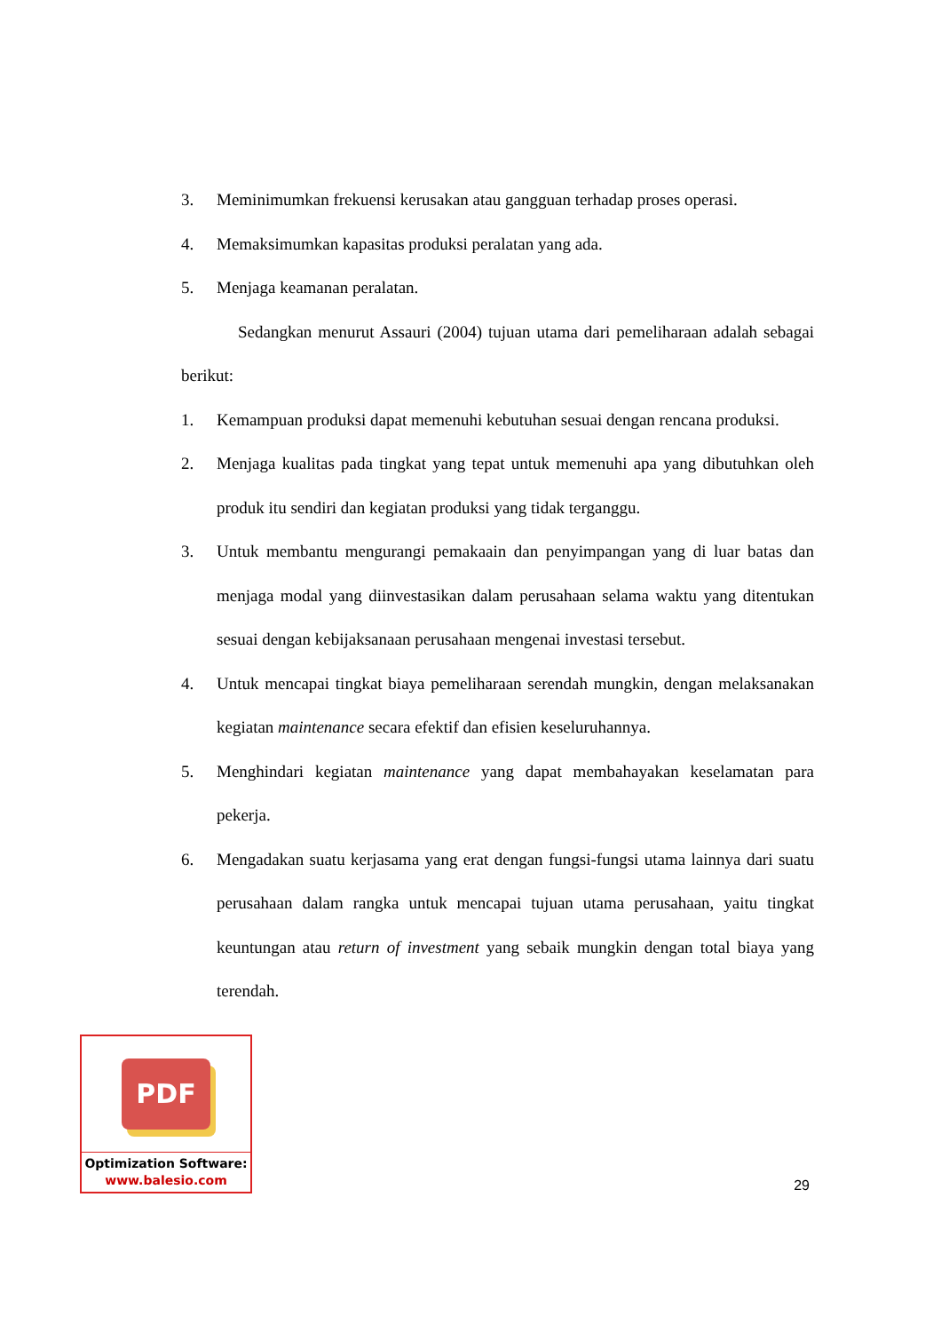3. Meminimumkan frekuensi kerusakan atau gangguan terhadap proses operasi.
4. Memaksimumkan kapasitas produksi peralatan yang ada.
5. Menjaga keamanan peralatan.
Sedangkan menurut Assauri (2004) tujuan utama dari pemeliharaan adalah sebagai berikut:
1. Kemampuan produksi dapat memenuhi kebutuhan sesuai dengan rencana produksi.
2. Menjaga kualitas pada tingkat yang tepat untuk memenuhi apa yang dibutuhkan oleh produk itu sendiri dan kegiatan produksi yang tidak terganggu.
3. Untuk membantu mengurangi pemakaain dan penyimpangan yang di luar batas dan menjaga modal yang diinvestasikan dalam perusahaan selama waktu yang ditentukan sesuai dengan kebijaksanaan perusahaan mengenai investasi tersebut.
4. Untuk mencapai tingkat biaya pemeliharaan serendah mungkin, dengan melaksanakan kegiatan maintenance secara efektif dan efisien keseluruhannya.
5. Menghindari kegiatan maintenance yang dapat membahayakan keselamatan para pekerja.
6. Mengadakan suatu kerjasama yang erat dengan fungsi-fungsi utama lainnya dari suatu perusahaan dalam rangka untuk mencapai tujuan utama perusahaan, yaitu tingkat keuntungan atau return of investment yang sebaik mungkin dengan total biaya yang terendah.
PDF
Optimization Software:
www.balesio.com
29